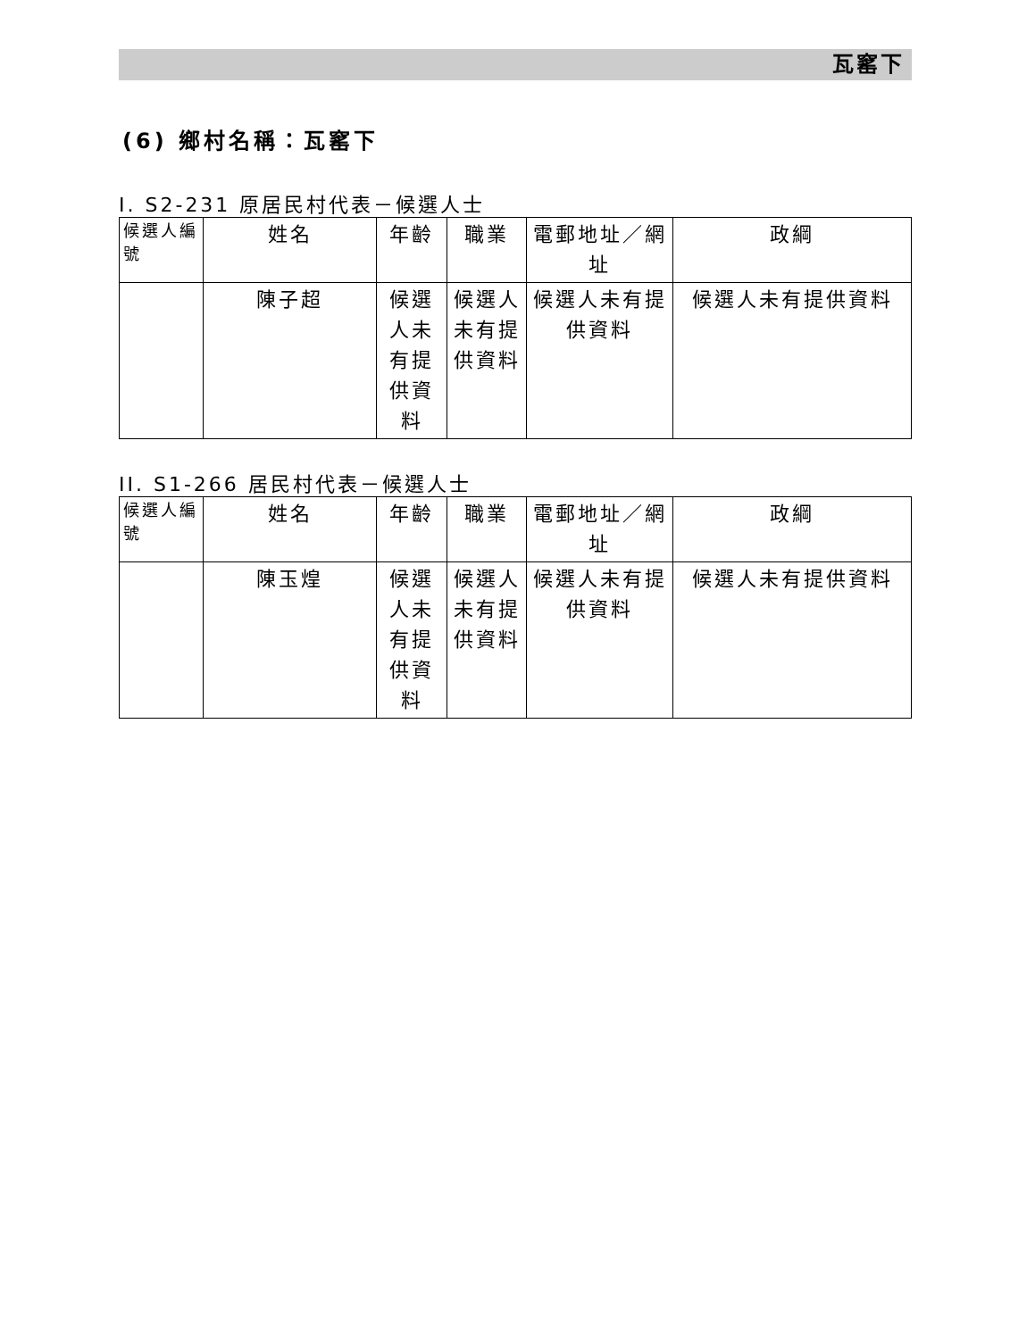瓦窰下
(6) 鄉村名稱：瓦窰下
I. S2-231 原居民村代表－候選人士
| 候選人編號 | 姓名 | 年齡 | 職業 | 電郵地址／網址 | 政綱 |
| --- | --- | --- | --- | --- | --- |
| | 陳子超 | 候選人未有提供資料 | 候選人未有提供資料 | 候選人未有提供資料 | 候選人未有提供資料 |
II. S1-266 居民村代表－候選人士
| 候選人編號 | 姓名 | 年齡 | 職業 | 電郵地址／網址 | 政綱 |
| --- | --- | --- | --- | --- | --- |
| | 陳玉煌 | 候選人未有提供資料 | 候選人未有提供資料 | 候選人未有提供資料 | 候選人未有提供資料 |